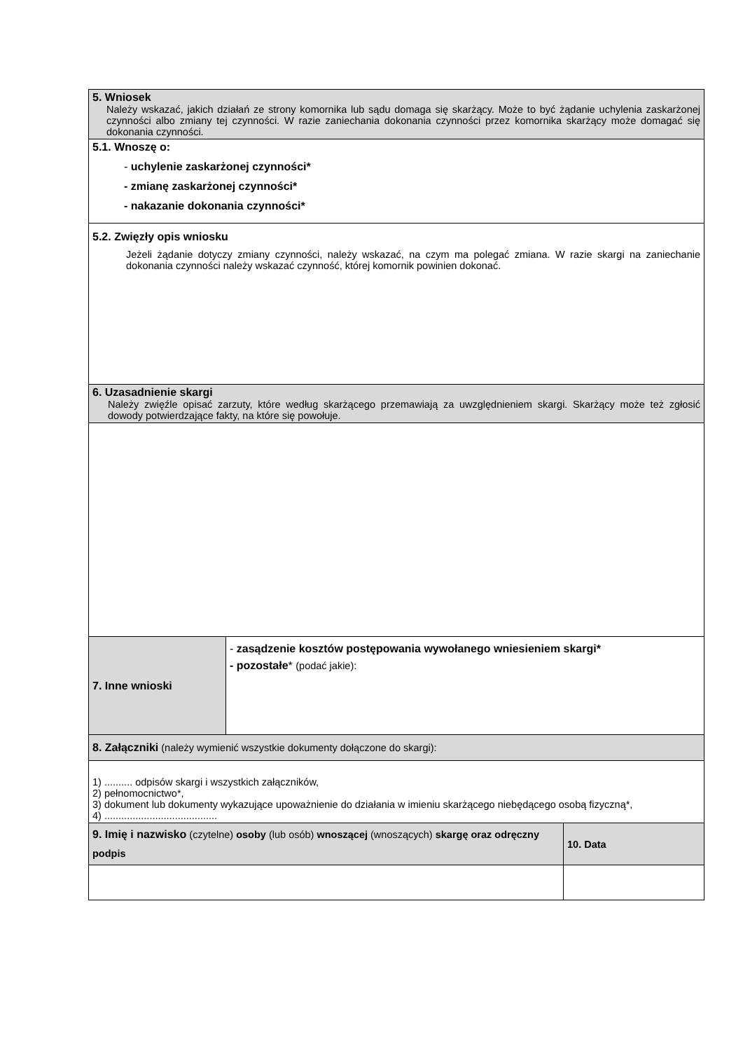| 5. Wniosek Należy wskazać, jakich działań ze strony komornika lub sądu domaga się skarżący. Może to być żądanie uchylenia zaskarżonej czynności albo zmiany tej czynności. W razie zaniechania dokonania czynności przez komornika skarżący może domagać się dokonania czynności. | | |
| 5.1. Wnoszę o: - uchylenie zaskarżonej czynności* - zmianę zaskarżonej czynności* - nakazanie dokonania czynności* | | |
| 5.2. Zwięzły opis wniosku Jeżeli żądanie dotyczy zmiany czynności, należy wskazać, na czym ma polegać zmiana. W razie skargi na zaniechanie dokonania czynności należy wskazać czynność, której komornik powinien dokonać. | | |
| 6. Uzasadnienie skargi Należy zwięźle opisać zarzuty, które według skarżącego przemawiają za uwzględnieniem skargi. Skarżący może też zgłosić dowody potwierdzające fakty, na które się powołuje. | | |
| 7. Inne wnioski | - zasądzenie kosztów postępowania wywołanego wniesieniem skargi* - pozostałe * (podać jakie): | |
| 8. Załączniki (należy wymienić wszystkie dokumenty dołączone do skargi): | | |
| 1) .......... odpisów skargi i wszystkich załączników, 2) pełnomocnictwo*, 3) dokument lub dokumenty wykazujące upoważnienie do działania w imieniu skarżącego niebędącego osobą fizyczną*, 4) ........................................ | | |
| 9. Imię i nazwisko (czytelne) osoby (lub osób) wnoszącej (wnoszących) skargę oraz odręczny podpis | | 10. Data |